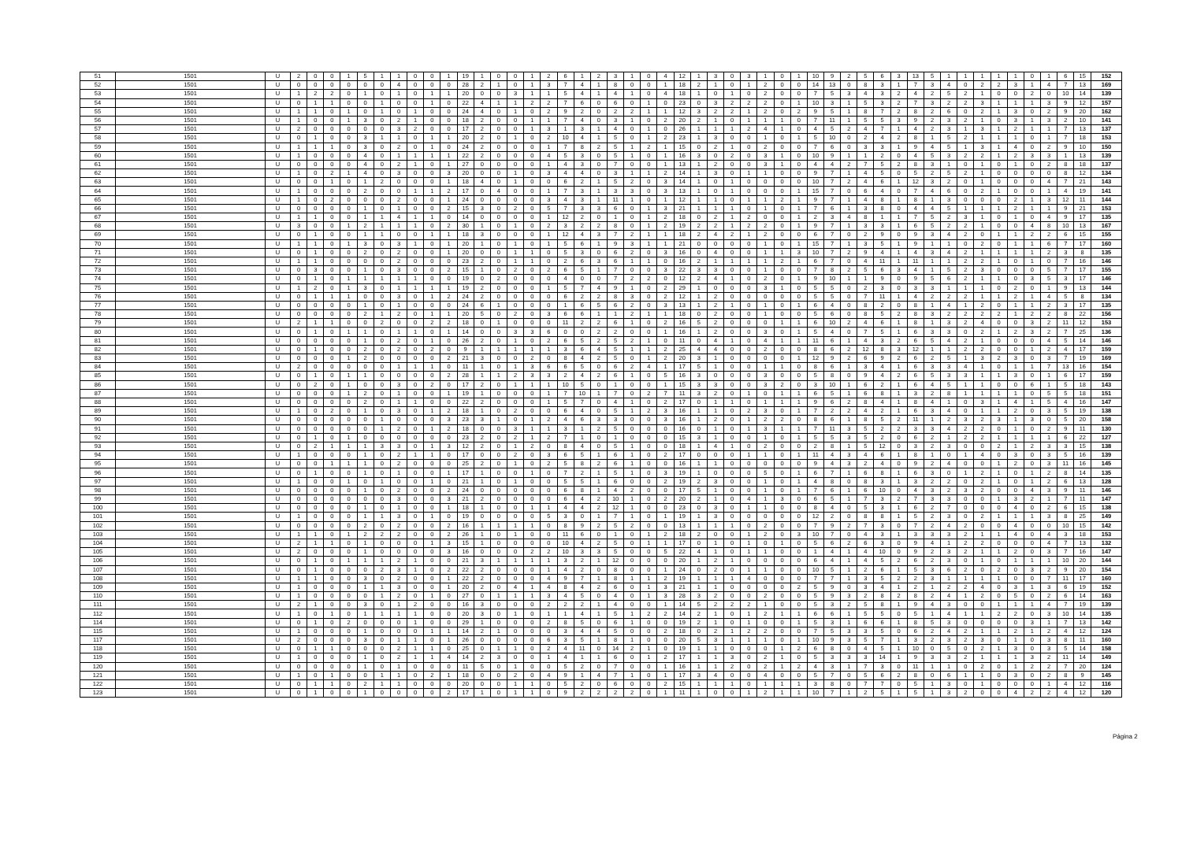| 51 | 1501 | U | 2 | 0 | 0 | 1 | 5 | 1 | 1 | 0 | 0 | 1 | 19 | 1 | 0 | 0 | 1 | 2 | 6 | 1 | 2 | 3 | 1 | 0 | 4 | 12 | 1 | 3 | 0 | 3 | 1 | 0 | 1 | 10 | 9 | 2 | 5 | 6 | 3 | 13 | 5 | 1 | 1 | 1 | 1 | 1 | 0 | 1 | 6 | 15 | 152 |
| 52 | 1501 | U | 0 | 0 | 0 | 0 | 0 | 0 | 4 | 0 | 0 | 0 | 28 | 2 | 1 | 0 | 1 | 3 | 7 | 4 | 1 | 8 | 0 | 0 | 1 | 18 | 2 | 1 | 0 | 1 | 2 | 0 | 0 | 14 | 13 | 0 | 8 | 3 | 1 | 7 | 3 | 4 | 0 | 2 | 2 | 3 | 1 | 4 | 7 | 13 | 169 |
| 53 | 1501 | U | 1 | 2 | 2 | 0 | 1 | 0 | 1 | 0 | 1 | 1 | 20 | 0 | 0 | 3 | 1 | 1 | 5 | 4 | 1 | 4 | 1 | 0 | 4 | 18 | 1 | 0 | 1 | 0 | 2 | 0 | 0 | 7 | 5 | 3 | 4 | 3 | 2 | 4 | 2 | 5 | 2 | 1 | 0 | 0 | 2 | 0 | 10 | 14 | 139 |
| 54 | 1501 | U | 0 | 1 | 1 | 0 | 0 | 1 | 0 | 0 | 1 | 0 | 22 | 4 | 1 | 1 | 2 | 2 | 7 | 6 | 0 | 6 | 0 | 1 | 0 | 23 | 0 | 3 | 2 | 2 | 2 | 0 | 1 | 10 | 3 | 1 | 5 | 3 | 2 | 7 | 3 | 2 | 2 | 3 | 1 | 1 | 1 | 3 | 9 | 12 | 157 |
| 55 | 1501 | U | 1 | 1 | 0 | 1 | 0 | 1 | 0 | 1 | 0 | 0 | 24 | 4 | 0 | 1 | 0 | 2 | 9 | 2 | 0 | 2 | 2 | 1 | 1 | 12 | 3 | 2 | 2 | 1 | 2 | 0 | 2 | 9 | 5 | 1 | 8 | 7 | 2 | 8 | 2 | 6 | 0 | 2 | 1 | 3 | 0 | 2 | 9 | 20 | 162 |
| 56 | 1501 | U | 1 | 0 | 0 | 1 | 3 | 0 | 2 | 1 | 0 | 0 | 18 | 2 | 0 | 0 | 1 | 1 | 7 | 4 | 0 | 3 | 1 | 0 | 2 | 20 | 2 | 1 | 0 | 1 | 1 | 1 | 0 | 7 | 11 | 1 | 5 | 5 | 3 | 9 | 2 | 3 | 2 | 1 | 0 | 3 | 1 | 3 | 2 | 10 | 141 |
| 57 | 1501 | U | 2 | 0 | 0 | 0 | 0 | 0 | 3 | 2 | 0 | 0 | 17 | 2 | 0 | 0 | 1 | 3 | 1 | 3 | 1 | 4 | 0 | 1 | 0 | 26 | 1 | 1 | 1 | 2 | 4 | 1 | 0 | 4 | 5 | 2 | 4 | 7 | 1 | 4 | 2 | 3 | 1 | 3 | 1 | 2 | 1 | 1 | 7 | 13 | 137 |
| 58 | 1501 | U | 0 | 1 | 0 | 0 | 3 | 1 | 1 | 0 | 1 | 1 | 20 | 2 | 0 | 1 | 0 | 2 | 10 | 4 | 1 | 5 | 0 | 1 | 2 | 23 | 1 | 3 | 0 | 0 | 1 | 0 | 1 | 5 | 10 | 0 | 2 | 4 | 2 | 8 | 1 | 5 | 2 | 1 | 1 | 1 | 0 | 1 | 7 | 18 | 153 |
| 59 | 1501 | U | 1 | 1 | 1 | 0 | 3 | 0 | 2 | 0 | 1 | 0 | 24 | 2 | 0 | 0 | 0 | 1 | 7 | 8 | 2 | 5 | 1 | 2 | 1 | 15 | 0 | 2 | 1 | 0 | 2 | 0 | 0 | 7 | 6 | 0 | 3 | 3 | 1 | 9 | 4 | 5 | 1 | 3 | 1 | 4 | 0 | 2 | 9 | 10 | 150 |
| 60 | 1501 | U | 1 | 0 | 0 | 0 | 4 | 0 | 1 | 1 | 1 | 1 | 22 | 2 | 0 | 0 | 0 | 4 | 5 | 3 | 0 | 5 | 1 | 0 | 1 | 16 | 3 | 0 | 2 | 0 | 3 | 1 | 0 | 10 | 9 | 1 | 1 | 2 | 0 | 4 | 5 | 3 | 2 | 2 | 1 | 2 | 3 | 3 | 1 | 13 | 139 |
| 61 | 1501 | U | 0 | 0 | 0 | 0 | 4 | 0 | 2 | 1 | 0 | 1 | 27 | 0 | 0 | 0 | 0 | 1 | 4 | 3 | 0 | 7 | 0 | 0 | 1 | 13 | 1 | 2 | 0 | 0 | 3 | 1 | 0 | 4 | 4 | 2 | 7 | 5 | 2 | 8 | 3 | 1 | 0 | 1 | 0 | 1 | 0 | 2 | 8 | 18 | 137 |
| 62 | 1501 | U | 1 | 0 | 2 | 1 | 4 | 0 | 3 | 0 | 0 | 3 | 20 | 0 | 0 | 1 | 0 | 3 | 4 | 4 | 0 | 3 | 1 | 1 | 2 | 14 | 1 | 3 | 0 | 1 | 1 | 0 | 0 | 9 | 7 | 1 | 4 | 5 | 0 | 5 | 2 | 5 | 2 | 1 | 0 | 0 | 0 | 0 | 8 | 12 | 134 |
| 63 | 1501 | U | 0 | 0 | 1 | 0 | 1 | 2 | 0 | 0 | 0 | 1 | 18 | 4 | 0 | 1 | 0 | 0 | 6 | 2 | 1 | 5 | 2 | 0 | 3 | 14 | 1 | 0 | 1 | 0 | 0 | 0 | 0 | 10 | 7 | 2 | 4 | 6 | 1 | 12 | 3 | 2 | 0 | 1 | 0 | 0 | 0 | 4 | 7 | 21 | 143 |
| 64 | 1501 | U | 1 | 0 | 0 | 0 | 2 | 0 | 0 | 1 | 1 | 2 | 17 | 0 | 4 | 0 | 0 | 1 | 7 | 3 | 1 | 3 | 3 | 0 | 3 | 13 | 1 | 0 | 1 | 0 | 0 | 0 | 1 | 15 | 7 | 0 | 6 | 4 | 0 | 7 | 4 | 6 | 0 | 2 | 1 | 0 | 0 | 1 | 4 | 19 | 141 |
| 65 | 1501 | U | 1 | 0 | 2 | 0 | 0 | 0 | 2 | 0 | 0 | 1 | 24 | 0 | 0 | 0 | 0 | 3 | 4 | 3 | 1 | 11 | 1 | 0 | 1 | 12 | 1 | 1 | 0 | 1 | 1 | 2 | 1 | 9 | 7 | 1 | 4 | 8 | 1 | 8 | 1 | 3 | 0 | 0 | 0 | 2 | 1 | 3 | 12 | 11 | 144 |
| 66 | 1501 | U | 0 | 0 | 0 | 0 | 1 | 0 | 1 | 0 | 0 | 2 | 15 | 3 | 0 | 2 | 0 | 5 | 7 | 3 | 3 | 6 | 0 | 1 | 3 | 21 | 1 | 1 | 1 | 0 | 1 | 0 | 1 | 7 | 6 | 1 | 3 | 8 | 0 | 4 | 4 | 5 | 1 | 1 | 1 | 2 | 1 | 1 | 9 | 21 | 153 |
| 67 | 1501 | U | 1 | 1 | 0 | 0 | 1 | 1 | 4 | 1 | 1 | 0 | 14 | 0 | 0 | 0 | 0 | 1 | 12 | 2 | 0 | 1 | 0 | 1 | 2 | 18 | 0 | 2 | 1 | 2 | 0 | 0 | 1 | 2 | 3 | 4 | 8 | 1 | 1 | 7 | 5 | 2 | 3 | 1 | 0 | 1 | 0 | 4 | 9 | 17 | 135 |
| 68 | 1501 | U | 3 | 0 | 0 | 1 | 2 | 1 | 1 | 1 | 0 | 2 | 30 | 1 | 0 | 1 | 0 | 2 | 3 | 2 | 2 | 8 | 0 | 1 | 2 | 19 | 2 | 2 | 1 | 2 | 2 | 0 | 1 | 9 | 7 | 1 | 3 | 3 | 1 | 6 | 5 | 2 | 2 | 1 | 0 | 0 | 4 | 8 | 10 | 13 | 167 |
| 69 | 1501 | U | 0 | 1 | 0 | 0 | 1 | 1 | 0 | 0 | 1 | 1 | 18 | 3 | 0 | 0 | 0 | 1 | 12 | 4 | 3 | 7 | 2 | 1 | 1 | 18 | 2 | 4 | 2 | 1 | 2 | 0 | 0 | 6 | 7 | 0 | 2 | 9 | 0 | 9 | 3 | 4 | 2 | 0 | 1 | 1 | 2 | 2 | 6 | 15 | 155 |
| 70 | 1501 | U | 1 | 1 | 0 | 1 | 3 | 0 | 3 | 1 | 0 | 1 | 20 | 1 | 0 | 1 | 0 | 1 | 5 | 6 | 1 | 9 | 3 | 1 | 1 | 21 | 0 | 0 | 0 | 0 | 1 | 0 | 1 | 15 | 7 | 1 | 3 | 5 | 1 | 9 | 1 | 1 | 0 | 2 | 0 | 1 | 1 | 6 | 7 | 17 | 160 |
| 71 | 1501 | U | 0 | 1 | 0 | 0 | 2 | 0 | 2 | 0 | 0 | 1 | 20 | 0 | 0 | 1 | 1 | 0 | 5 | 3 | 0 | 6 | 2 | 0 | 3 | 16 | 0 | 4 | 0 | 0 | 1 | 1 | 3 | 10 | 7 | 2 | 9 | 4 | 1 | 4 | 3 | 4 | 2 | 1 | 1 | 1 | 1 | 2 | 3 | 8 | 135 |
| 72 | 1501 | U | 1 | 1 | 0 | 0 | 0 | 0 | 2 | 0 | 0 | 0 | 23 | 2 | 0 | 1 | 1 | 0 | 2 | 6 | 3 | 6 | 1 | 1 | 0 | 16 | 2 | 1 | 1 | 1 | 1 | 2 | 1 | 6 | 7 | 0 | 4 | 11 | 1 | 11 | 1 | 1 | 2 | 2 | 1 | 0 | 1 | 0 | 7 | 16 | 146 |
| 73 | 1501 | U | 0 | 3 | 0 | 0 | 1 | 0 | 3 | 0 | 0 | 2 | 15 | 1 | 0 | 2 | 0 | 2 | 6 | 5 | 1 | 7 | 0 | 0 | 3 | 22 | 3 | 3 | 0 | 0 | 1 | 0 | 0 | 7 | 8 | 2 | 5 | 6 | 3 | 4 | 1 | 5 | 2 | 3 | 0 | 0 | 0 | 5 | 7 | 17 | 155 |
| 74 | 1501 | U | 0 | 1 | 0 | 1 | 1 | 1 | 1 | 1 | 0 | 0 | 19 | 0 | 2 | 0 | 0 | 0 | 4 | 0 | 0 | 7 | 2 | 2 | 0 | 12 | 2 | 4 | 1 | 0 | 2 | 0 | 1 | 9 | 10 | 1 | 1 | 9 | 0 | 9 | 5 | 6 | 2 | 1 | 1 | 0 | 3 | 5 | 3 | 17 | 146 |
| 75 | 1501 | U | 1 | 2 | 0 | 1 | 3 | 0 | 1 | 1 | 1 | 1 | 19 | 2 | 0 | 0 | 0 | 1 | 5 | 7 | 4 | 9 | 1 | 0 | 2 | 29 | 1 | 0 | 0 | 0 | 3 | 1 | 0 | 5 | 5 | 0 | 2 | 3 | 0 | 3 | 3 | 1 | 1 | 1 | 0 | 2 | 0 | 1 | 9 | 13 | 144 |
| 76 | 1501 | U | 0 | 1 | 1 | 1 | 0 | 0 | 3 | 0 | 1 | 2 | 24 | 2 | 0 | 0 | 0 | 0 | 6 | 2 | 2 | 8 | 3 | 0 | 2 | 12 | 1 | 2 | 0 | 0 | 0 | 0 | 0 | 5 | 5 | 0 | 7 | 11 | 1 | 4 | 2 | 2 | 2 | 1 | 1 | 2 | 1 | 4 | 5 | 8 | 134 |
| 77 | 1501 | U | 0 | 0 | 0 | 0 | 1 | 0 | 1 | 0 | 0 | 0 | 24 | 6 | 1 | 0 | 0 | 0 | 1 | 6 | 5 | 6 | 2 | 0 | 3 | 13 | 1 | 2 | 1 | 0 | 1 | 0 | 1 | 6 | 4 | 0 | 8 | 2 | 0 | 8 | 1 | 4 | 1 | 2 | 0 | 1 | 1 | 2 | 3 | 17 | 135 |
| 78 | 1501 | U | 0 | 0 | 0 | 0 | 2 | 1 | 2 | 0 | 1 | 1 | 20 | 5 | 0 | 2 | 0 | 3 | 6 | 6 | 1 | 1 | 2 | 1 | 1 | 18 | 0 | 2 | 0 | 0 | 1 | 0 | 0 | 5 | 6 | 0 | 8 | 5 | 2 | 8 | 3 | 2 | 2 | 2 | 2 | 1 | 2 | 2 | 8 | 22 | 156 |
| 79 | 1501 | U | 2 | 1 | 1 | 0 | 0 | 2 | 0 | 0 | 2 | 2 | 18 | 0 | 1 | 0 | 0 | 0 | 11 | 2 | 2 | 6 | 1 | 0 | 2 | 16 | 5 | 2 | 0 | 0 | 0 | 1 | 1 | 6 | 10 | 2 | 4 | 6 | 1 | 8 | 1 | 3 | 2 | 4 | 0 | 0 | 3 | 2 | 11 | 12 | 153 |
| 80 | 1501 | U | 0 | 1 | 0 | 1 | 1 | 0 | 1 | 1 | 0 | 1 | 14 | 0 | 0 | 3 | 3 | 6 | 0 | 0 | 2 | 2 | 0 | 0 | 1 | 16 | 1 | 2 | 0 | 0 | 3 | 0 | 1 | 5 | 4 | 0 | 7 | 5 | 1 | 6 | 3 | 3 | 0 | 2 | 1 | 2 | 3 | 2 | 7 | 25 | 136 |
| 81 | 1501 | U | 0 | 0 | 0 | 0 | 1 | 0 | 2 | 0 | 1 | 0 | 26 | 2 | 0 | 1 | 0 | 2 | 6 | 5 | 2 | 5 | 2 | 1 | 0 | 11 | 0 | 4 | 1 | 0 | 4 | 1 | 1 | 11 | 6 | 1 | 4 | 3 | 2 | 6 | 5 | 4 | 2 | 1 | 0 | 0 | 0 | 4 | 5 | 14 | 146 |
| 82 | 1501 | U | 0 | 1 | 0 | 0 | 2 | 0 | 2 | 0 | 2 | 0 | 9 | 1 | 1 | 1 | 1 | 1 | 3 | 6 | 4 | 5 | 1 | 1 | 2 | 25 | 4 | 4 | 0 | 0 | 2 | 0 | 0 | 8 | 6 | 2 | 12 | 8 | 3 | 12 | 1 | 1 | 2 | 2 | 0 | 0 | 1 | 2 | 4 | 17 | 159 |
| 83 | 1501 | U | 0 | 0 | 0 | 1 | 2 | 0 | 0 | 0 | 0 | 2 | 21 | 3 | 0 | 0 | 2 | 0 | 8 | 4 | 2 | 5 | 0 | 1 | 2 | 20 | 3 | 1 | 0 | 0 | 0 | 0 | 1 | 12 | 9 | 2 | 6 | 9 | 2 | 6 | 2 | 5 | 1 | 3 | 2 | 3 | 0 | 3 | 7 | 19 | 169 |
| 84 | 1501 | U | 2 | 0 | 0 | 0 | 0 | 0 | 1 | 1 | 1 | 0 | 11 | 1 | 0 | 1 | 3 | 6 | 6 | 5 | 0 | 6 | 2 | 4 | 1 | 17 | 5 | 1 | 0 | 0 | 1 | 1 | 0 | 8 | 6 | 1 | 3 | 4 | 1 | 6 | 3 | 3 | 4 | 1 | 0 | 1 | 1 | 7 | 13 | 16 | 154 |
| 85 | 1501 | U | 0 | 1 | 0 | 1 | 1 | 0 | 0 | 0 | 0 | 2 | 28 | 1 | 1 | 2 | 3 | 3 | 2 | 4 | 2 | 6 | 1 | 0 | 5 | 16 | 3 | 0 | 0 | 0 | 3 | 0 | 0 | 5 | 8 | 0 | 9 | 4 | 2 | 6 | 5 | 3 | 3 | 1 | 1 | 3 | 0 | 1 | 6 | 17 | 159 |
| 86 | 1501 | U | 0 | 2 | 0 | 1 | 0 | 0 | 3 | 0 | 2 | 0 | 17 | 2 | 0 | 1 | 1 | 1 | 10 | 5 | 0 | 1 | 0 | 0 | 1 | 15 | 3 | 3 | 0 | 0 | 3 | 2 | 0 | 3 | 10 | 1 | 6 | 2 | 1 | 6 | 4 | 5 | 1 | 1 | 0 | 0 | 6 | 1 | 5 | 18 | 143 |
| 87 | 1501 | U | 0 | 0 | 0 | 1 | 2 | 0 | 1 | 0 | 0 | 1 | 19 | 1 | 0 | 0 | 0 | 1 | 7 | 10 | 1 | 7 | 0 | 2 | 7 | 11 | 3 | 2 | 0 | 1 | 0 | 1 | 1 | 6 | 5 | 1 | 6 | 8 | 1 | 3 | 2 | 8 | 1 | 1 | 1 | 1 | 0 | 5 | 5 | 18 | 151 |
| 88 | 1501 | U | 0 | 0 | 0 | 0 | 2 | 0 | 1 | 1 | 0 | 0 | 22 | 2 | 0 | 0 | 0 | 1 | 5 | 7 | 0 | 4 | 1 | 0 | 2 | 17 | 0 | 1 | 1 | 0 | 1 | 1 | 1 | 9 | 6 | 2 | 8 | 4 | 1 | 8 | 4 | 1 | 0 | 3 | 1 | 4 | 1 | 5 | 4 | 16 | 147 |
| 89 | 1501 | U | 1 | 0 | 2 | 0 | 1 | 0 | 3 | 0 | 1 | 2 | 18 | 1 | 0 | 2 | 0 | 0 | 6 | 4 | 0 | 5 | 1 | 2 | 3 | 16 | 1 | 1 | 0 | 2 | 3 | 0 | 1 | 7 | 2 | 2 | 4 | 2 | 1 | 6 | 3 | 4 | 0 | 1 | 1 | 2 | 0 | 3 | 5 | 19 | 138 |
| 90 | 1501 | U | 0 | 0 | 0 | 0 | 0 | 1 | 0 | 0 | 0 | 3 | 23 | 3 | 1 | 0 | 1 | 2 | 4 | 6 | 3 | 3 | 0 | 0 | 3 | 16 | 1 | 2 | 0 | 1 | 2 | 2 | 0 | 8 | 6 | 1 | 8 | 5 | 2 | 11 | 1 | 2 | 3 | 2 | 3 | 1 | 3 | 0 | 5 | 20 | 158 |
| 91 | 1501 | U | 0 | 0 | 0 | 0 | 0 | 1 | 2 | 0 | 1 | 2 | 18 | 0 | 0 | 3 | 1 | 1 | 3 | 1 | 2 | 5 | 0 | 0 | 0 | 16 | 0 | 1 | 0 | 1 | 3 | 1 | 1 | 7 | 11 | 3 | 5 | 2 | 2 | 3 | 3 | 4 | 2 | 2 | 0 | 1 | 0 | 2 | 9 | 11 | 130 |
| 92 | 1501 | U | 0 | 1 | 0 | 1 | 0 | 0 | 0 | 0 | 0 | 0 | 23 | 2 | 0 | 2 | 1 | 2 | 7 | 1 | 0 | 1 | 0 | 0 | 0 | 15 | 3 | 1 | 0 | 0 | 1 | 0 | 1 | 5 | 5 | 3 | 5 | 2 | 0 | 6 | 2 | 1 | 2 | 2 | 1 | 1 | 1 | 1 | 6 | 22 | 127 |
| 93 | 1501 | U | 0 | 2 | 1 | 1 | 1 | 3 | 3 | 0 | 1 | 3 | 12 | 2 | 0 | 1 | 2 | 0 | 8 | 4 | 0 | 5 | 1 | 0 | 0 | 18 | 1 | 4 | 1 | 0 | 2 | 0 | 0 | 2 | 8 | 1 | 5 | 12 | 0 | 3 | 2 | 3 | 0 | 0 | 2 | 1 | 2 | 3 | 3 | 15 | 138 |
| 94 | 1501 | U | 1 | 0 | 0 | 0 | 1 | 0 | 2 | 1 | 1 | 0 | 17 | 0 | 0 | 2 | 0 | 3 | 6 | 5 | 1 | 6 | 1 | 0 | 2 | 17 | 0 | 0 | 0 | 1 | 1 | 0 | 1 | 11 | 4 | 3 | 4 | 6 | 1 | 8 | 1 | 0 | 1 | 4 | 0 | 3 | 0 | 3 | 5 | 16 | 139 |
| 95 | 1501 | U | 0 | 0 | 1 | 1 | 1 | 0 | 2 | 0 | 0 | 0 | 25 | 2 | 0 | 1 | 0 | 2 | 5 | 8 | 2 | 6 | 1 | 0 | 0 | 16 | 1 | 1 | 0 | 0 | 0 | 0 | 0 | 9 | 4 | 3 | 2 | 4 | 0 | 9 | 2 | 4 | 0 | 0 | 1 | 2 | 0 | 3 | 11 | 16 | 145 |
| 96 | 1501 | U | 0 | 1 | 0 | 0 | 1 | 0 | 1 | 0 | 0 | 1 | 17 | 1 | 0 | 0 | 1 | 0 | 7 | 2 | 1 | 5 | 1 | 0 | 3 | 19 | 1 | 0 | 0 | 0 | 5 | 0 | 1 | 6 | 7 | 1 | 6 | 8 | 1 | 6 | 3 | 0 | 1 | 2 | 1 | 0 | 1 | 2 | 8 | 14 | 135 |
| 97 | 1501 | U | 1 | 0 | 0 | 1 | 0 | 1 | 0 | 0 | 1 | 0 | 21 | 1 | 0 | 1 | 0 | 0 | 5 | 5 | 1 | 6 | 0 | 0 | 2 | 19 | 2 | 3 | 0 | 0 | 1 | 0 | 1 | 4 | 8 | 0 | 8 | 3 | 1 | 3 | 2 | 2 | 0 | 2 | 1 | 0 | 1 | 2 | 6 | 13 | 128 |
| 98 | 1501 | U | 0 | 0 | 0 | 0 | 1 | 0 | 2 | 0 | 0 | 2 | 24 | 0 | 0 | 0 | 0 | 0 | 6 | 8 | 1 | 4 | 2 | 0 | 0 | 17 | 5 | 1 | 0 | 0 | 1 | 0 | 1 | 7 | 6 | 1 | 6 | 10 | 0 | 4 | 3 | 2 | 3 | 2 | 0 | 0 | 4 | 3 | 9 | 11 | 146 |
| 99 | 1501 | U | 0 | 0 | 0 | 0 | 0 | 0 | 3 | 0 | 0 | 3 | 21 | 2 | 0 | 0 | 0 | 0 | 6 | 4 | 2 | 10 | 1 | 0 | 2 | 20 | 2 | 1 | 0 | 4 | 1 | 3 | 0 | 6 | 5 | 1 | 7 | 3 | 2 | 7 | 3 | 3 | 0 | 0 | 1 | 3 | 2 | 1 | 7 | 11 | 147 |
| 100 | 1501 | U | 0 | 0 | 0 | 0 | 1 | 0 | 1 | 0 | 0 | 1 | 18 | 1 | 0 | 0 | 1 | 1 | 4 | 4 | 2 | 12 | 1 | 0 | 0 | 23 | 0 | 3 | 0 | 1 | 1 | 0 | 0 | 8 | 4 | 0 | 5 | 3 | 1 | 6 | 2 | 7 | 0 | 0 | 0 | 4 | 0 | 2 | 6 | 15 | 138 |
| 101 | 1501 | U | 1 | 0 | 0 | 0 | 1 | 1 | 3 | 0 | 1 | 0 | 19 | 0 | 0 | 0 | 0 | 5 | 3 | 0 | 1 | 7 | 1 | 0 | 1 | 19 | 1 | 3 | 0 | 0 | 0 | 0 | 0 | 12 | 2 | 0 | 8 | 8 | 1 | 5 | 2 | 3 | 0 | 2 | 1 | 1 | 1 | 3 | 8 | 25 | 149 |
| 102 | 1501 | U | 0 | 0 | 0 | 0 | 2 | 0 | 2 | 0 | 0 | 2 | 16 | 1 | 1 | 1 | 1 | 0 | 8 | 9 | 2 | 5 | 2 | 0 | 0 | 13 | 1 | 1 | 1 | 0 | 2 | 0 | 0 | 7 | 9 | 2 | 7 | 3 | 0 | 7 | 2 | 4 | 2 | 0 | 0 | 4 | 0 | 0 | 10 | 15 | 142 |
| 103 | 1501 | U | 1 | 1 | 0 | 1 | 2 | 2 | 2 | 0 | 0 | 2 | 26 | 1 | 0 | 1 | 0 | 0 | 11 | 6 | 0 | 1 | 0 | 1 | 2 | 18 | 2 | 0 | 0 | 1 | 2 | 0 | 3 | 10 | 7 | 0 | 4 | 3 | 1 | 3 | 3 | 3 | 2 | 1 | 1 | 4 | 0 | 4 | 3 | 18 | 153 |
| 104 | 1501 | U | 2 | 1 | 1 | 0 | 1 | 0 | 0 | 0 | 1 | 3 | 15 | 1 | 0 | 0 | 0 | 0 | 10 | 4 | 2 | 5 | 0 | 1 | 1 | 17 | 0 | 1 | 0 | 1 | 0 | 1 | 0 | 5 | 6 | 2 | 6 | 3 | 0 | 9 | 4 | 1 | 2 | 2 | 0 | 0 | 0 | 4 | 7 | 13 | 132 |
| 105 | 1501 | U | 2 | 0 | 0 | 0 | 1 | 0 | 0 | 0 | 0 | 3 | 16 | 0 | 0 | 0 | 2 | 2 | 10 | 3 | 3 | 5 | 0 | 0 | 5 | 22 | 4 | 1 | 0 | 1 | 1 | 0 | 0 | 1 | 4 | 1 | 4 | 10 | 0 | 9 | 2 | 3 | 2 | 1 | 1 | 2 | 0 | 3 | 7 | 16 | 147 |
| 106 | 1501 | U | 0 | 1 | 0 | 1 | 1 | 1 | 2 | 1 | 0 | 0 | 21 | 3 | 1 | 1 | 1 | 1 | 3 | 2 | 1 | 12 | 0 | 0 | 0 | 20 | 1 | 2 | 1 | 0 | 0 | 0 | 0 | 6 | 4 | 1 | 4 | 5 | 2 | 6 | 2 | 3 | 0 | 1 | 0 | 1 | 1 | 1 | 10 | 20 | 144 |
| 107 | 1501 | U | 0 | 1 | 0 | 0 | 0 | 2 | 3 | 1 | 0 | 2 | 22 | 2 | 0 | 0 | 0 | 1 | 4 | 2 | 0 | 8 | 0 | 0 | 1 | 24 | 0 | 2 | 0 | 1 | 1 | 0 | 0 | 10 | 5 | 1 | 2 | 6 | 1 | 5 | 3 | 6 | 2 | 0 | 2 | 0 | 3 | 2 | 9 | 20 | 154 |
| 108 | 1501 | U | 1 | 1 | 0 | 0 | 3 | 0 | 2 | 0 | 0 | 1 | 22 | 2 | 0 | 0 | 0 | 4 | 9 | 7 | 1 | 8 | 1 | 1 | 2 | 19 | 1 | 1 | 1 | 4 | 0 | 0 | 0 | 7 | 7 | 1 | 3 | 5 | 2 | 2 | 3 | 1 | 1 | 1 | 1 | 0 | 0 | 7 | 11 | 17 | 160 |
| 109 | 1501 | U | 1 | 0 | 0 | 0 | 1 | 1 | 3 | 0 | 0 | 1 | 20 | 2 | 0 | 4 | 1 | 4 | 8 | 4 | 2 | 6 | 0 | 1 | 3 | 21 | 1 | 1 | 0 | 0 | 0 | 0 | 2 | 5 | 9 | 0 | 3 | 4 | 1 | 2 | 1 | 2 | 2 | 4 | 0 | 3 | 1 | 3 | 6 | 19 | 152 |
| 110 | 1501 | U | 1 | 0 | 0 | 0 | 0 | 1 | 2 | 0 | 1 | 0 | 27 | 0 | 1 | 1 | 1 | 3 | 4 | 5 | 0 | 4 | 0 | 1 | 3 | 28 | 3 | 2 | 0 | 0 | 2 | 0 | 0 | 5 | 9 | 3 | 2 | 8 | 2 | 8 | 2 | 4 | 1 | 2 | 0 | 5 | 0 | 2 | 6 | 14 | 163 |
| 111 | 1501 | U | 2 | 1 | 0 | 0 | 3 | 0 | 1 | 2 | 0 | 0 | 16 | 3 | 0 | 0 | 0 | 2 | 2 | 2 | 1 | 4 | 0 | 0 | 1 | 14 | 5 | 2 | 2 | 2 | 1 | 0 | 0 | 5 | 3 | 2 | 5 | 8 | 1 | 9 | 4 | 3 | 0 | 0 | 1 | 1 | 1 | 4 | 7 | 19 | 139 |
| 112 | 1501 | U | 1 | 0 | 1 | 0 | 1 | 1 | 1 | 1 | 0 | 0 | 20 | 3 | 0 | 1 | 0 | 1 | 1 | 4 | 1 | 5 | 1 | 2 | 2 | 14 | 2 | 1 | 0 | 1 | 2 | 1 | 1 | 6 | 6 | 1 | 5 | 5 | 0 | 5 | 1 | 4 | 1 | 1 | 2 | 2 | 0 | 3 | 10 | 14 | 135 |
| 114 | 1501 | U | 0 | 1 | 0 | 2 | 0 | 0 | 0 | 1 | 0 | 0 | 29 | 1 | 0 | 0 | 0 | 2 | 8 | 5 | 0 | 6 | 1 | 0 | 0 | 19 | 2 | 1 | 0 | 1 | 0 | 0 | 1 | 5 | 3 | 1 | 6 | 6 | 1 | 8 | 5 | 3 | 0 | 0 | 0 | 0 | 3 | 1 | 7 | 13 | 142 |
| 115 | 1501 | U | 1 | 0 | 0 | 0 | 1 | 0 | 0 | 0 | 1 | 1 | 14 | 2 | 1 | 0 | 0 | 0 | 3 | 4 | 4 | 5 | 0 | 0 | 2 | 18 | 0 | 2 | 1 | 2 | 2 | 0 | 0 | 7 | 5 | 3 | 3 | 5 | 0 | 6 | 2 | 4 | 2 | 1 | 1 | 2 | 1 | 2 | 4 | 12 | 124 |
| 117 | 1501 | U | 2 | 0 | 0 | 0 | 3 | 0 | 1 | 1 | 0 | 1 | 26 | 0 | 0 | 0 | 0 | 6 | 3 | 5 | 1 | 8 | 1 | 0 | 0 | 20 | 5 | 3 | 1 | 1 | 1 | 0 | 1 | 10 | 9 | 3 | 5 | 7 | 1 | 3 | 2 | 3 | 2 | 3 | 0 | 1 | 0 | 3 | 8 | 11 | 160 |
| 118 | 1501 | U | 0 | 1 | 1 | 0 | 0 | 0 | 2 | 1 | 1 | 0 | 25 | 0 | 1 | 1 | 0 | 2 | 4 | 11 | 0 | 14 | 2 | 1 | 0 | 19 | 1 | 1 | 0 | 0 | 0 | 1 | 2 | 6 | 8 | 0 | 4 | 5 | 1 | 10 | 0 | 5 | 0 | 2 | 1 | 3 | 0 | 3 | 5 | 14 | 158 |
| 119 | 1501 | U | 1 | 0 | 0 | 0 | 1 | 0 | 2 | 1 | 1 | 4 | 14 | 2 | 3 | 0 | 0 | 1 | 4 | 1 | 1 | 6 | 0 | 1 | 2 | 17 | 1 | 1 | 3 | 0 | 2 | 1 | 0 | 5 | 3 | 3 | 3 | 14 | 1 | 9 | 3 | 3 | 2 | 1 | 1 | 1 | 3 | 2 | 11 | 14 | 149 |
| 120 | 1501 | U | 0 | 0 | 0 | 0 | 1 | 0 | 1 | 0 | 0 | 0 | 11 | 5 | 0 | 1 | 0 | 0 | 5 | 2 | 0 | 7 | 0 | 0 | 1 | 16 | 1 | 1 | 2 | 0 | 2 | 1 | 2 | 4 | 3 | 1 | 7 | 3 | 0 | 11 | 1 | 1 | 0 | 2 | 0 | 1 | 2 | 2 | 7 | 20 | 124 |
| 121 | 1501 | U | 1 | 0 | 1 | 0 | 0 | 1 | 1 | 0 | 2 | 1 | 18 | 0 | 0 | 2 | 0 | 4 | 9 | 1 | 4 | 7 | 1 | 0 | 1 | 17 | 3 | 4 | 0 | 0 | 4 | 0 | 0 | 5 | 7 | 0 | 5 | 6 | 2 | 8 | 0 | 6 | 1 | 1 | 0 | 3 | 0 | 2 | 8 | 9 | 145 |
| 122 | 1501 | U | 0 | 1 | 1 | 0 | 2 | 1 | 1 | 0 | 0 | 0 | 20 | 0 | 0 | 1 | 1 | 0 | 5 | 2 | 0 | 6 | 0 | 0 | 2 | 15 | 1 | 1 | 1 | 0 | 1 | 1 | 1 | 3 | 8 | 0 | 7 | 7 | 0 | 5 | 1 | 3 | 0 | 1 | 0 | 0 | 0 | 1 | 4 | 12 | 116 |
| 123 | 1501 | U | 0 | 1 | 0 | 0 | 1 | 0 | 0 | 0 | 0 | 2 | 17 | 1 | 0 | 1 | 1 | 0 | 9 | 2 | 2 | 2 | 2 | 0 | 1 | 11 | 1 | 0 | 0 | 1 | 2 | 1 | 1 | 10 | 7 | 1 | 2 | 5 | 1 | 5 | 1 | 3 | 2 | 0 | 0 | 4 | 2 | 2 | 4 | 12 | 120 |
Página 2